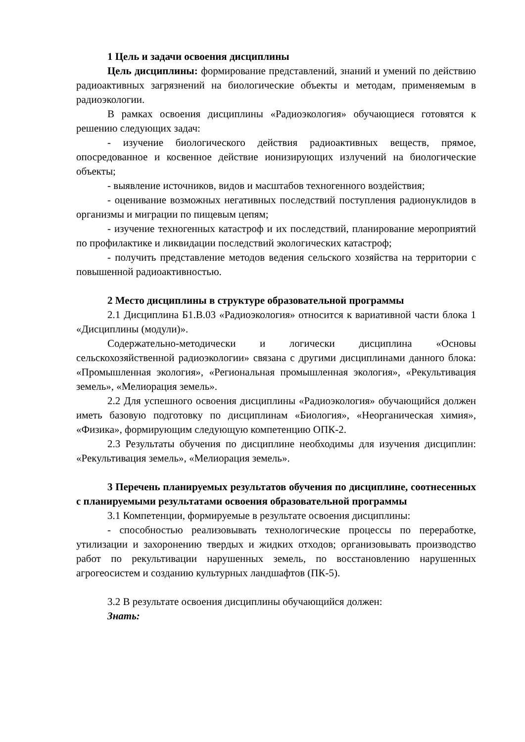1 Цель и задачи освоения дисциплины
Цель дисциплины: формирование представлений, знаний и умений по действию радиоактивных загрязнений на биологические объекты и методам, применяемым в радиоэкологии.
В рамках освоения дисциплины «Радиоэкология» обучающиеся готовятся к решению следующих задач:
- изучение биологического действия радиоактивных веществ, прямое, опосредованное и косвенное действие ионизирующих излучений на биологические объекты;
- выявление источников, видов и масштабов техногенного воздействия;
- оценивание возможных негативных последствий поступления радионуклидов в организмы и миграции по пищевым цепям;
- изучение техногенных катастроф и их последствий, планирование мероприятий по профилактике и ликвидации последствий экологических катастроф;
- получить представление методов ведения сельского хозяйства на территории с повышенной радиоактивностью.
2 Место дисциплины в структуре образовательной программы
2.1 Дисциплина Б1.В.03 «Радиоэкология» относится к вариативной части блока 1 «Дисциплины (модули)».
Содержательно-методически и логически дисциплина «Основы сельскохозяйственной радиоэкологии» связана с другими дисциплинами данного блока: «Промышленная экология», «Региональная промышленная экология», «Рекультивация земель», «Мелиорация земель».
2.2 Для успешного освоения дисциплины «Радиоэкология» обучающийся должен иметь базовую подготовку по дисциплинам «Биология», «Неорганическая химия», «Физика», формирующим следующую компетенцию ОПК-2.
2.3 Результаты обучения по дисциплине необходимы для изучения дисциплин: «Рекультивация земель», «Мелиорация земель».
3 Перечень планируемых результатов обучения по дисциплине, соотнесенных с планируемыми результатами освоения образовательной программы
3.1 Компетенции, формируемые в результате освоения дисциплины:
- способностью реализовывать технологические процессы по переработке, утилизации и захоронению твердых и жидких отходов; организовывать производство работ по рекультивации нарушенных земель, по восстановлению нарушенных агрогеосистем и созданию культурных ландшафтов (ПК-5).
3.2 В результате освоения дисциплины обучающийся должен:
Знать: